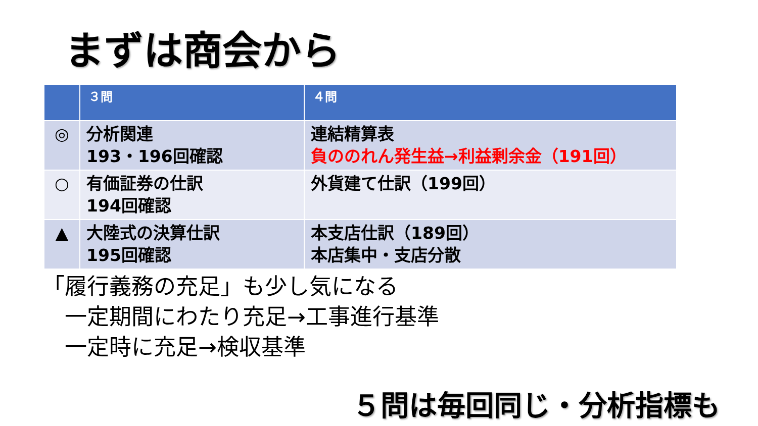まずは商会から
| | ３問 | ４問 |
| --- | --- | --- |
| ◎ | 分析関連 193・196回確認 | 連結精算表 負ののれん発生益→利益剰余金（191回） |
| ○ | 有価証券の仕訳 194回確認 | 外貨建て仕訳（199回） |
| ▲ | 大陸式の決算仕訳 195回確認 | 本支店仕訳（189回） 本店集中・支店分散 |
「履行義務の充足」も少し気になる
　一定期間にわたり充足→工事進行基準
　一定時に充足→検収基準
５問は毎回同じ・分析指標も